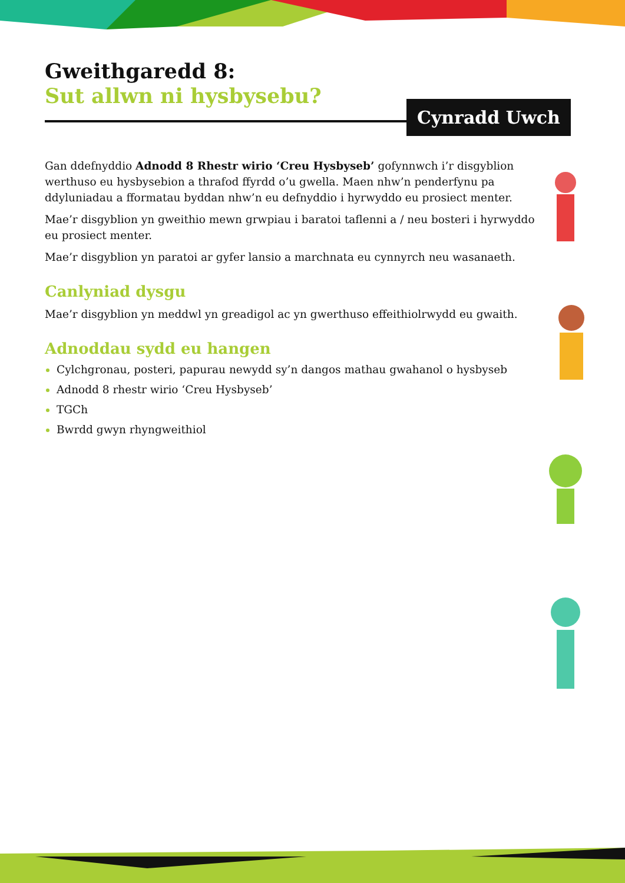Gweithgaredd 8:
Sut allwn ni hysbysebu?
Gan ddefnyddio Adnodd 8 Rhestr wirio ‘Creu Hysbyseb’ gofynnwch i’r disgyblion werthuso eu hysbysebion a thrafod ffyrdd o’u gwella. Maen nhw’n penderfynu pa ddyluniadau a fformatau byddan nhw’n eu defnyddio i hyrwyddo eu prosiect menter.
Mae’r disgyblion yn gweithio mewn grwpiau i baratoi taflenni a / neu bosteri i hyrwyddo eu prosiect menter.
Mae’r disgyblion yn paratoi ar gyfer lansio a marchnata eu cynnyrch neu wasanaeth.
Canlyniad dysgu
Mae’r disgyblion yn meddwl yn greadigol ac yn gwerthuso effeithiolrwydd eu gwaith.
Adnoddau sydd eu hangen
Cylchgronau, posteri, papurau newydd sy’n dangos mathau gwahanol o hysbyseb
Adnodd 8 rhestr wirio ‘Creu Hysbyseb’
TGCh
Bwrdd gwyn rhyngweithiol
Cynradd Uwch